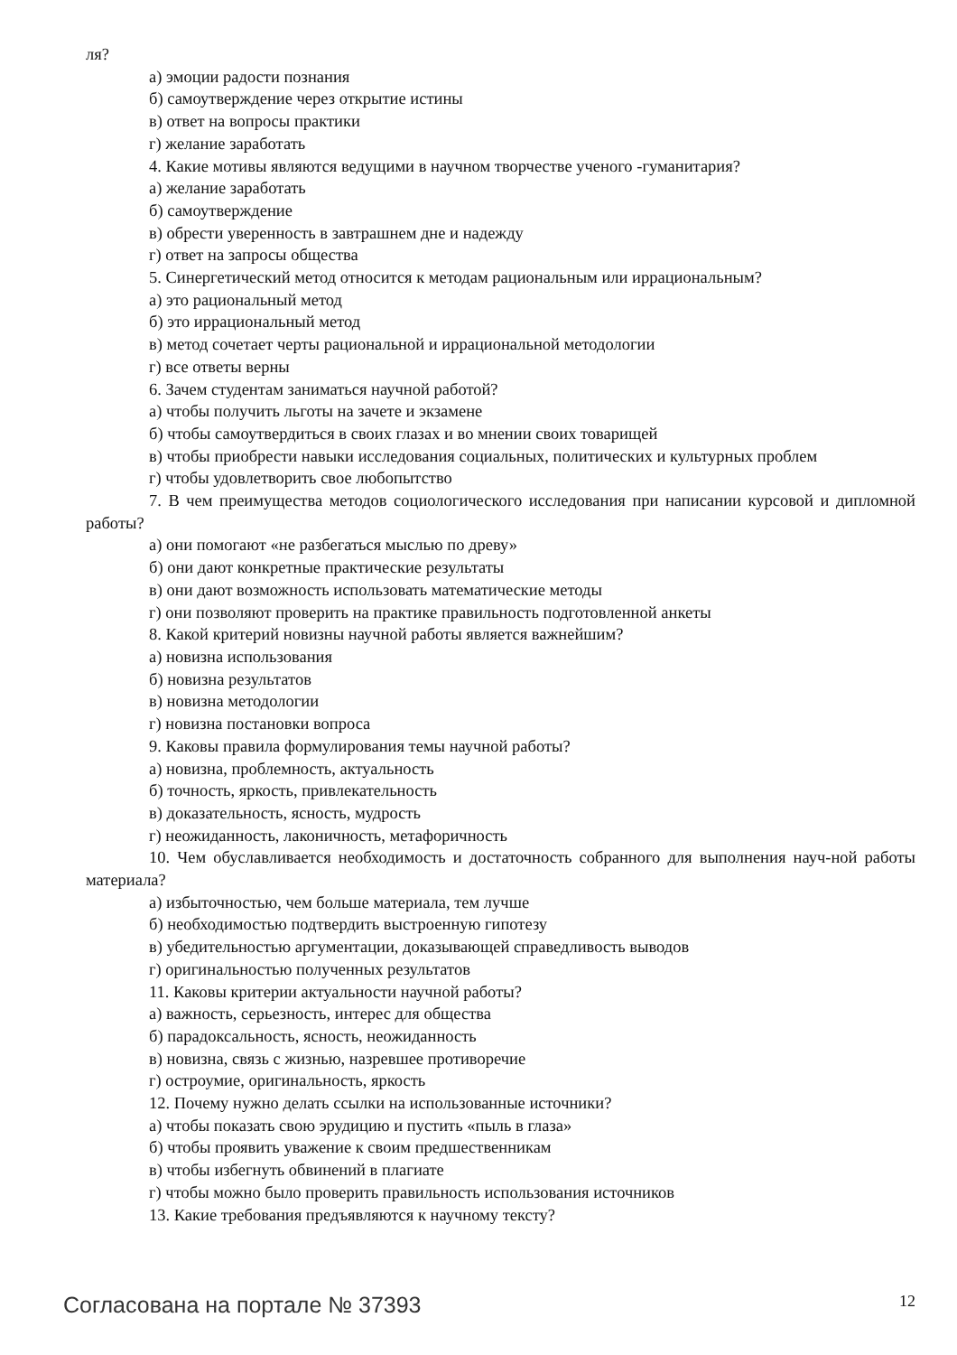ля?
а) эмоции радости познания
б) самоутверждение через открытие истины
в) ответ на вопросы практики
г) желание заработать
4. Какие мотивы являются ведущими в научном творчестве ученого -гуманитария?
а) желание заработать
б) самоутверждение
в) обрести уверенность в завтрашнем дне и надежду
г) ответ на запросы общества
5. Синергетический метод относится к методам рациональным или иррациональным?
а) это рациональный метод
б) это иррациональный метод
в) метод сочетает черты рациональной и иррациональной методологии
г) все ответы верны
6. Зачем студентам заниматься научной работой?
а) чтобы получить льготы на зачете и экзамене
б) чтобы самоутвердиться в своих глазах и во мнении своих товарищей
в) чтобы приобрести навыки исследования социальных, политических и культурных проблем
г) чтобы удовлетворить свое любопытство
7. В чем преимущества методов социологического исследования при написании курсовой и дипломной работы?
а) они помогают «не разбегаться мыслью по древу»
б) они дают конкретные практические результаты
в) они дают возможность использовать математические методы
г) они позволяют проверить на практике правильность подготовленной анкеты
8. Какой критерий новизны научной работы является важнейшим?
а) новизна использования
б) новизна результатов
в) новизна методологии
г) новизна постановки вопроса
9. Каковы правила формулирования темы научной работы?
а) новизна, проблемность, актуальность
б) точность, яркость, привлекательность
в) доказательность, ясность, мудрость
г) неожиданность, лаконичность, метафоричность
10. Чем обуславливается необходимость и достаточность собранного для выполнения науч-ной работы материала?
а) избыточностью, чем больше материала, тем лучше
б) необходимостью подтвердить выстроенную гипотезу
в) убедительностью аргументации, доказывающей справедливость выводов
г) оригинальностью полученных результатов
11. Каковы критерии актуальности научной работы?
а) важность, серьезность, интерес для общества
б) парадоксальность, ясность, неожиданность
в) новизна, связь с жизнью, назревшее противоречие
г) остроумие, оригинальность, яркость
12. Почему нужно делать ссылки на использованные источники?
а) чтобы показать свою эрудицию и пустить «пыль в глаза»
б) чтобы проявить уважение к своим предшественникам
в) чтобы избегнуть обвинений в плагиате
г) чтобы можно было проверить правильность использования источников
13. Какие требования предъявляются к научному тексту?
Согласована на портале № 37393 12